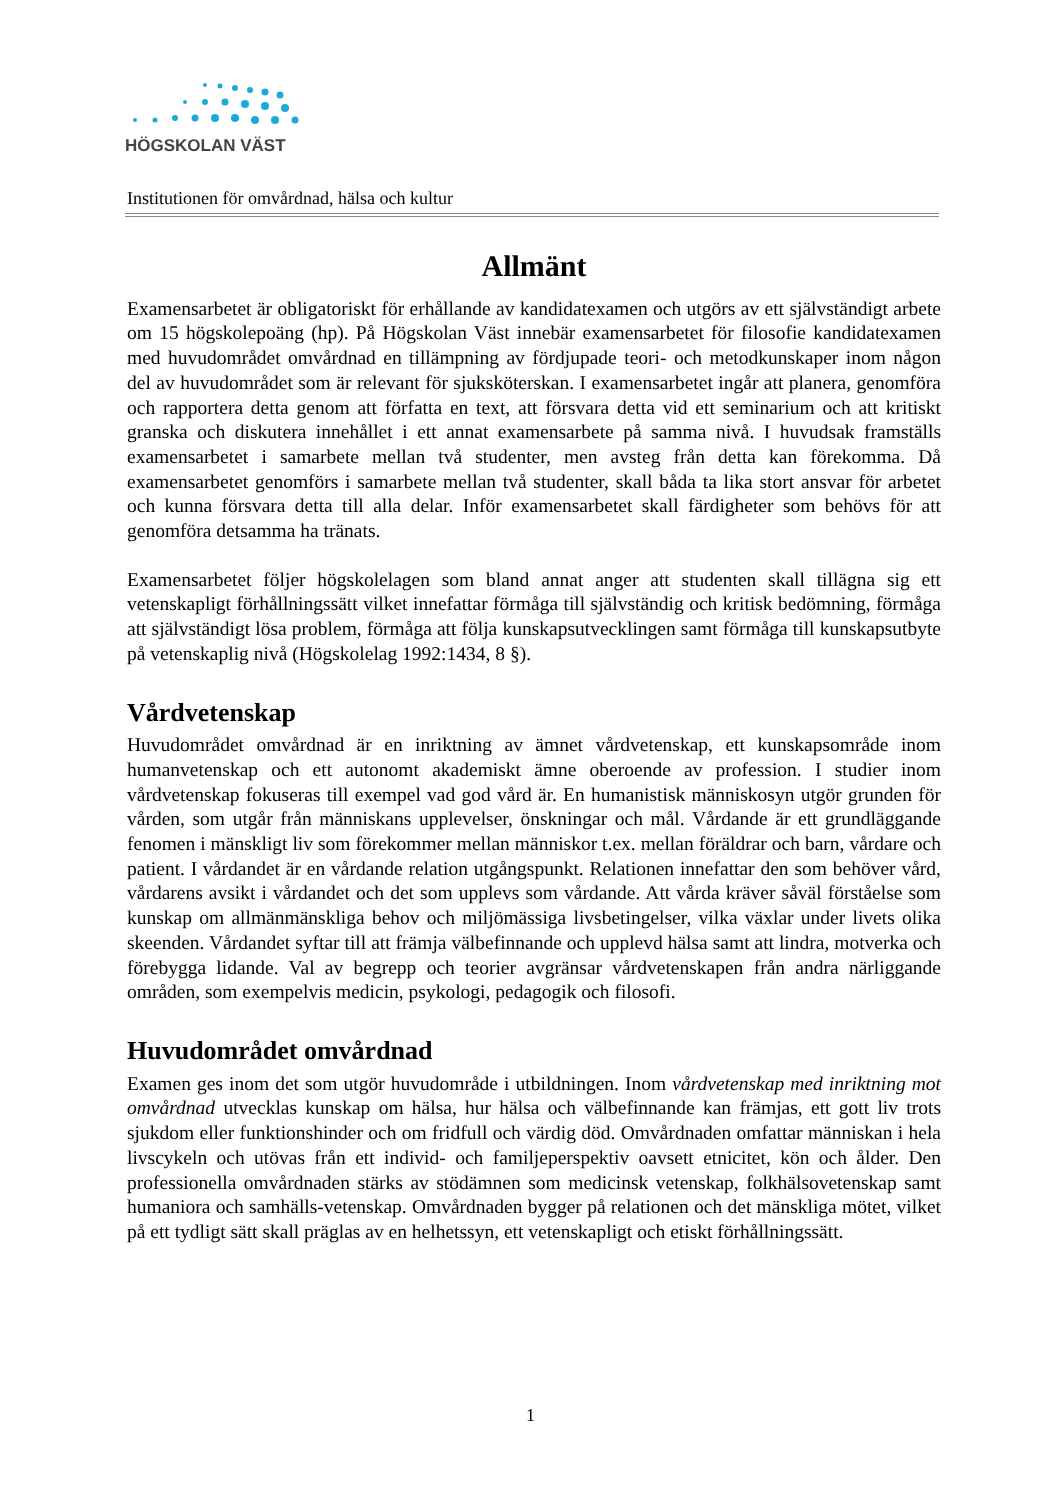HÖGSKOLAN VÄST
Institutionen för omvårdnad, hälsa och kultur
Allmänt
Examensarbetet är obligatoriskt för erhållande av kandidatexamen och utgörs av ett självständigt arbete om 15 högskolepoäng (hp). På Högskolan Väst innebär examensarbetet för filosofie kandidatexamen med huvudområdet omvårdnad en tillämpning av fördjupade teori- och metodkunskaper inom någon del av huvudområdet som är relevant för sjuksköterskan. I examensarbetet ingår att planera, genomföra och rapportera detta genom att författa en text, att försvara detta vid ett seminarium och att kritiskt granska och diskutera innehållet i ett annat examensarbete på samma nivå. I huvudsak framställs examensarbetet i samarbete mellan två studenter, men avsteg från detta kan förekomma. Då examensarbetet genomförs i samarbete mellan två studenter, skall båda ta lika stort ansvar för arbetet och kunna försvara detta till alla delar. Inför examensarbetet skall färdigheter som behövs för att genomföra detsamma ha tränats.
Examensarbetet följer högskolelagen som bland annat anger att studenten skall tillägna sig ett vetenskapligt förhållningssätt vilket innefattar förmåga till självständig och kritisk bedömning, förmåga att självständigt lösa problem, förmåga att följa kunskapsutvecklingen samt förmåga till kunskapsutbyte på vetenskaplig nivå (Högskolelag 1992:1434, 8 §).
Vårdvetenskap
Huvudområdet omvårdnad är en inriktning av ämnet vårdvetenskap, ett kunskapsområde inom humanvetenskap och ett autonomt akademiskt ämne oberoende av profession. I studier inom vårdvetenskap fokuseras till exempel vad god vård är. En humanistisk människosyn utgör grunden för vården, som utgår från människans upplevelser, önskningar och mål. Vårdande är ett grundläggande fenomen i mänskligt liv som förekommer mellan människor t.ex. mellan föräldrar och barn, vårdare och patient. I vårdandet är en vårdande relation utgångspunkt. Relationen innefattar den som behöver vård, vårdarens avsikt i vårdandet och det som upplevs som vårdande. Att vårda kräver såväl förståelse som kunskap om allmänmänskliga behov och miljömässiga livsbetingelser, vilka växlar under livets olika skeenden. Vårdandet syftar till att främja välbefinnande och upplevd hälsa samt att lindra, motverka och förebygga lidande. Val av begrepp och teorier avgränsar vårdvetenskapen från andra närliggande områden, som exempelvis medicin, psykologi, pedagogik och filosofi.
Huvudområdet omvårdnad
Examen ges inom det som utgör huvudområde i utbildningen. Inom vårdvetenskap med inriktning mot omvårdnad utvecklas kunskap om hälsa, hur hälsa och välbefinnande kan främjas, ett gott liv trots sjukdom eller funktionshinder och om fridfull och värdig död. Omvårdnaden omfattar människan i hela livscykeln och utövas från ett individ- och familjeperspektiv oavsett etnicitet, kön och ålder. Den professionella omvårdnaden stärks av stödämnen som medicinsk vetenskap, folkhälsovetenskap samt humaniora och samhälls-vetenskap. Omvårdnaden bygger på relationen och det mänskliga mötet, vilket på ett tydligt sätt skall präglas av en helhetssyn, ett vetenskapligt och etiskt förhållningssätt.
1